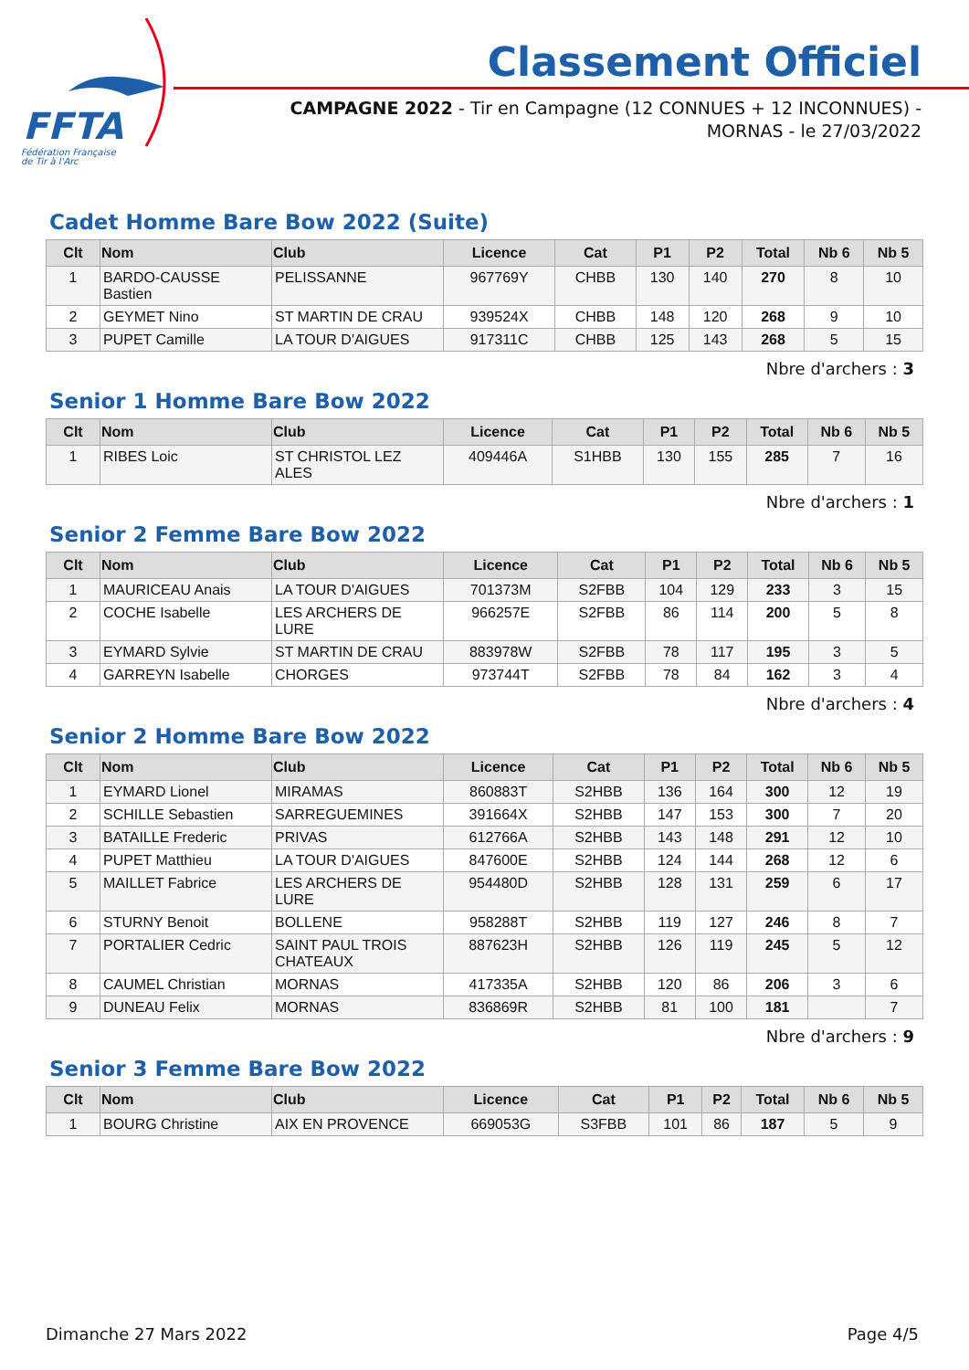FFTA
Fédération Française
de Tir à l'Arc
Classement Officiel
CAMPAGNE 2022 - Tir en Campagne (12 CONNUES + 12 INCONNUES) - MORNAS - le 27/03/2022
Cadet Homme Bare Bow 2022 (Suite)
| Clt | Nom | Club | Licence | Cat | P1 | P2 | Total | Nb 6 | Nb 5 |
| --- | --- | --- | --- | --- | --- | --- | --- | --- | --- |
| 1 | BARDO-CAUSSE Bastien | PELISSANNE | 967769Y | CHBB | 130 | 140 | 270 | 8 | 10 |
| 2 | GEYMET Nino | ST MARTIN DE CRAU | 939524X | CHBB | 148 | 120 | 268 | 9 | 10 |
| 3 | PUPET Camille | LA TOUR D'AIGUES | 917311C | CHBB | 125 | 143 | 268 | 5 | 15 |
Nbre d'archers : 3
Senior 1 Homme Bare Bow 2022
| Clt | Nom | Club | Licence | Cat | P1 | P2 | Total | Nb 6 | Nb 5 |
| --- | --- | --- | --- | --- | --- | --- | --- | --- | --- |
| 1 | RIBES Loic | ST CHRISTOL LEZ ALES | 409446A | S1HBB | 130 | 155 | 285 | 7 | 16 |
Nbre d'archers : 1
Senior 2 Femme Bare Bow 2022
| Clt | Nom | Club | Licence | Cat | P1 | P2 | Total | Nb 6 | Nb 5 |
| --- | --- | --- | --- | --- | --- | --- | --- | --- | --- |
| 1 | MAURICEAU Anais | LA TOUR D'AIGUES | 701373M | S2FBB | 104 | 129 | 233 | 3 | 15 |
| 2 | COCHE Isabelle | LES ARCHERS DE LURE | 966257E | S2FBB | 86 | 114 | 200 | 5 | 8 |
| 3 | EYMARD Sylvie | ST MARTIN DE CRAU | 883978W | S2FBB | 78 | 117 | 195 | 3 | 5 |
| 4 | GARREYN Isabelle | CHORGES | 973744T | S2FBB | 78 | 84 | 162 | 3 | 4 |
Nbre d'archers : 4
Senior 2 Homme Bare Bow 2022
| Clt | Nom | Club | Licence | Cat | P1 | P2 | Total | Nb 6 | Nb 5 |
| --- | --- | --- | --- | --- | --- | --- | --- | --- | --- |
| 1 | EYMARD Lionel | MIRAMAS | 860883T | S2HBB | 136 | 164 | 300 | 12 | 19 |
| 2 | SCHILLE Sebastien | SARREGUEMINES | 391664X | S2HBB | 147 | 153 | 300 | 7 | 20 |
| 3 | BATAILLE Frederic | PRIVAS | 612766A | S2HBB | 143 | 148 | 291 | 12 | 10 |
| 4 | PUPET Matthieu | LA TOUR D'AIGUES | 847600E | S2HBB | 124 | 144 | 268 | 12 | 6 |
| 5 | MAILLET Fabrice | LES ARCHERS DE LURE | 954480D | S2HBB | 128 | 131 | 259 | 6 | 17 |
| 6 | STURNY Benoit | BOLLENE | 958288T | S2HBB | 119 | 127 | 246 | 8 | 7 |
| 7 | PORTALIER Cedric | SAINT PAUL TROIS CHATEAUX | 887623H | S2HBB | 126 | 119 | 245 | 5 | 12 |
| 8 | CAUMEL Christian | MORNAS | 417335A | S2HBB | 120 | 86 | 206 | 3 | 6 |
| 9 | DUNEAU Felix | MORNAS | 836869R | S2HBB | 81 | 100 | 181 | | 7 |
Nbre d'archers : 9
Senior 3 Femme Bare Bow 2022
| Clt | Nom | Club | Licence | Cat | P1 | P2 | Total | Nb 6 | Nb 5 |
| --- | --- | --- | --- | --- | --- | --- | --- | --- | --- |
| 1 | BOURG Christine | AIX EN PROVENCE | 669053G | S3FBB | 101 | 86 | 187 | 5 | 9 |
Dimanche 27 Mars 2022 Page 4/5